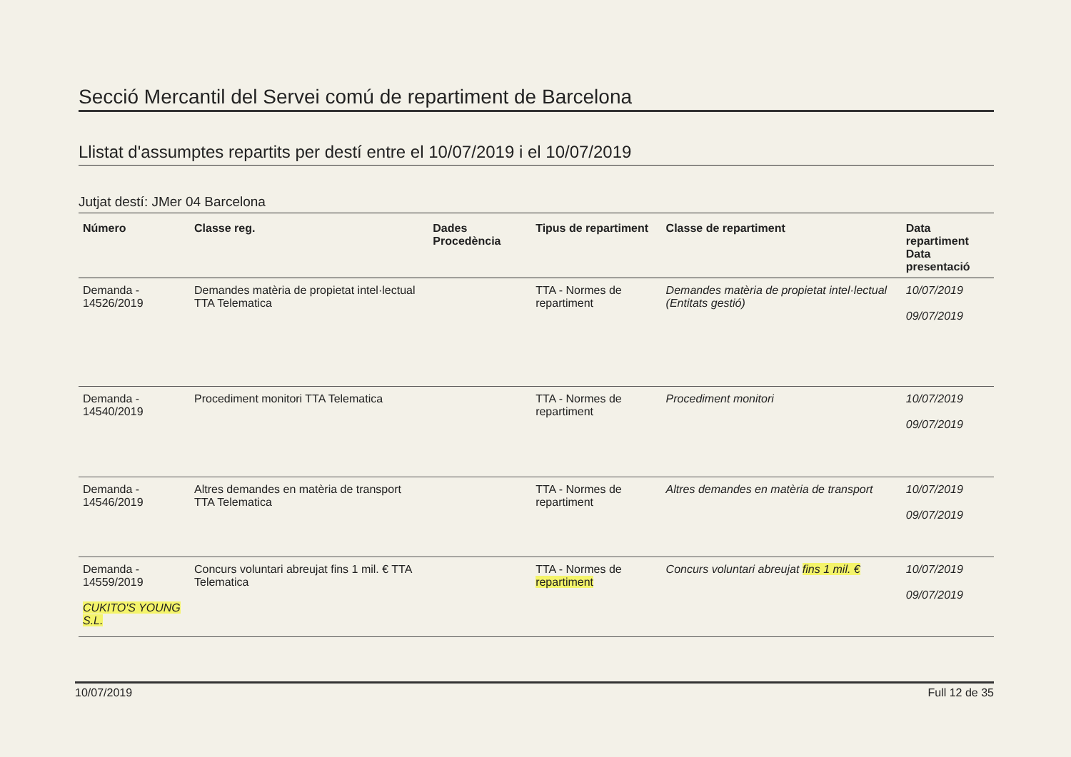Secció Mercantil del Servei comú de repartiment de Barcelona
Llistat d'assumptes repartits per destí entre el 10/07/2019 i el 10/07/2019
Jutjat destí: JMer 04 Barcelona
| Número | Classe reg. | Dades Procedència | Tipus de repartiment | Classe de repartiment | Data repartiment Data presentació |
| --- | --- | --- | --- | --- | --- |
| Demanda - 14526/2019 | Demandes matèria de propietat intel·lectual TTA Telematica | | TTA - Normes de repartiment | Demandes matèria de propietat intel·lectual (Entitats gestió) | 10/07/2019 09/07/2019 |
| Demanda - 14540/2019 | Procediment monitori TTA Telematica | | TTA - Normes de repartiment | Procediment monitori | 10/07/2019 09/07/2019 |
| Demanda - 14546/2019 | Altres demandes en matèria de transport TTA Telematica | | TTA - Normes de repartiment | Altres demandes en matèria de transport | 10/07/2019 09/07/2019 |
| Demanda - 14559/2019 CUKITO'S YOUNG S.L. | Concurs voluntari abreujat fins 1 mil. € TTA Telematica | | TTA - Normes de repartiment | Concurs voluntari abreujat fins 1 mil. € | 10/07/2019 09/07/2019 |
10/07/2019 Full 12 de 35